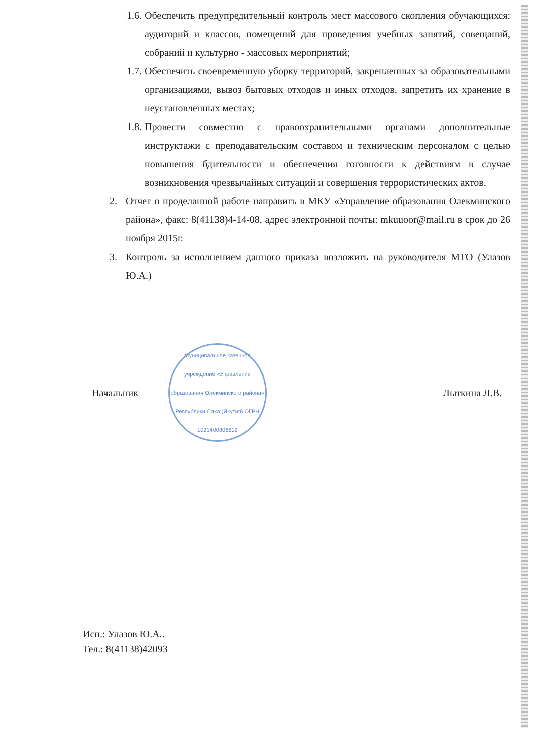1.6.
Обеспечить предупредительный контроль мест массового скопления обучающихся: аудиторий и классов, помещений для проведения учебных занятий, совещаний, собраний и культурно - массовых мероприятий;
1.7.
Обеспечить своевременную уборку территорий, закрепленных за образовательными организациями, вывоз бытовых отходов и иных отходов, запретить их хранение в неустановленных местах;
1.8.
Провести совместно с правоохранительными органами дополнительные инструктажи с преподавательским составом и техническим персоналом с целью повышения бдительности и обеспечения готовности к действиям в случае возникновения чрезвычайных ситуаций и совершения террористических актов.
2. Отчет о проделанной работе направить в МКУ «Управление образования Олекминского района», факс: 8(41138)4-14-08, адрес электронной почты: mkuuoor@mail.ru в срок до 26 ноября 2015г.
3. Контроль за исполнением данного приказа возложить на руководителя МТО (Улазов Ю.А.)
Начальник
Муниципальное казенное учреждение «Управление образования Олекминского района» Республики Саха (Якутия) ОГРН 1021400806602
Лыткина Л.В.
Исп.: Улазов Ю.А..
Тел.: 8(41138)42093